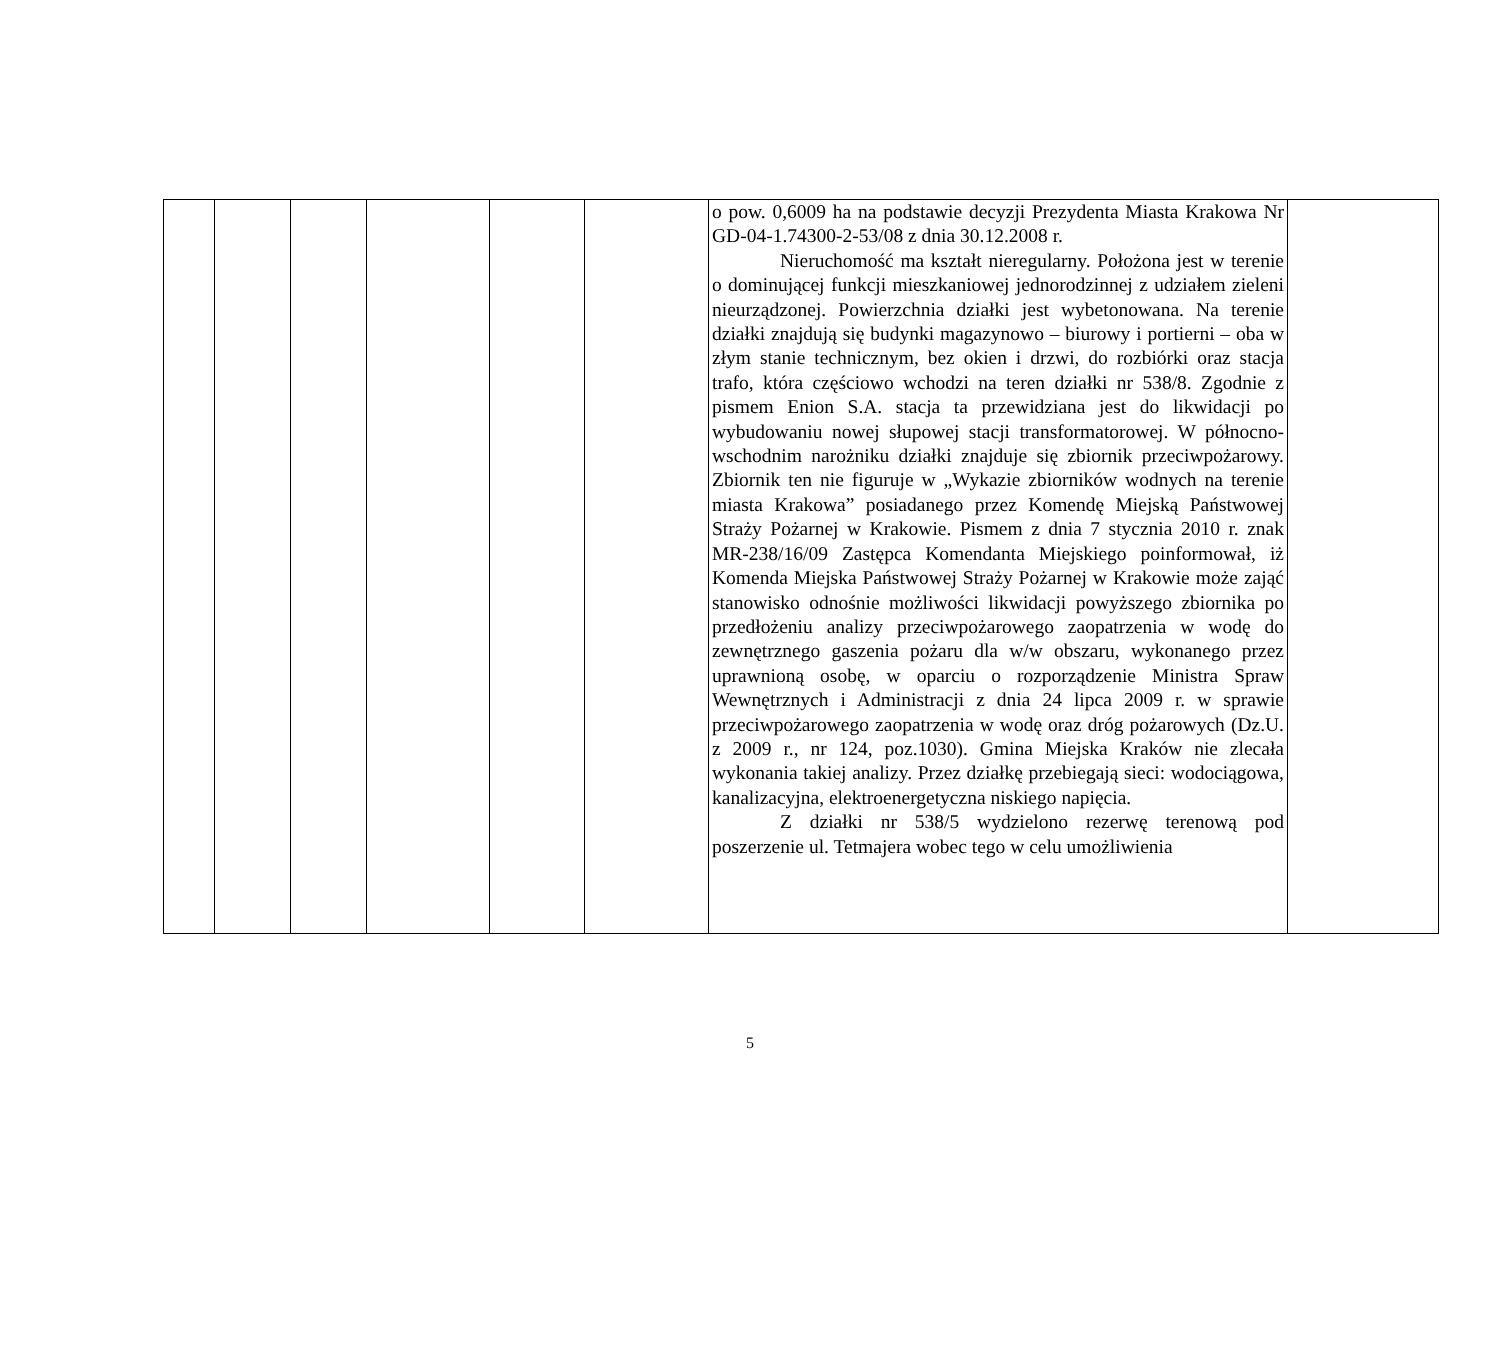| | | | | | | o pow. 0,6009 ha na podstawie decyzji Prezydenta Miasta Krakowa Nr GD-04-1.74300-2-53/08 z dnia 30.12.2008 r. Nieruchomość ma kształt nieregularny. Położona jest w terenie o dominującej funkcji mieszkaniowej jednorodzinnej z udziałem zieleni nieurządzonej. Powierzchnia działki jest wybetonowana. Na terenie działki znajdują się budynki magazynowo – biurowy i portierni – oba w złym stanie technicznym, bez okien i drzwi, do rozbiórki oraz stacja trafo, która częściowo wchodzi na teren działki nr 538/8. Zgodnie z pismem Enion S.A. stacja ta przewidziana jest do likwidacji po wybudowaniu nowej słupowej stacji transformatorowej. W północno- wschodnim narożniku działki znajduje się zbiornik przeciwpożarowy. Zbiornik ten nie figuruje w „Wykazie zbiorników wodnych na terenie miasta Krakowa” posiadanego przez Komendę Miejską Państwowej Straży Pożarnej w Krakowie. Pismem z dnia 7 stycznia 2010 r. znak MR-238/16/09 Zastępca Komendanta Miejskiego poinformował, iż Komenda Miejska Państwowej Straży Pożarnej w Krakowie może zająć stanowisko odnośnie możliwości likwidacji powyższego zbiornika po przedłożeniu analizy przeciwpożarowego zaopatrzenia w wodę do zewnętrznego gaszenia pożaru dla w/w obszaru, wykonanego przez uprawnioną osobę, w oparciu o rozporządzenie Ministra Spraw Wewnętrznych i Administracji z dnia 24 lipca 2009 r. w sprawie przeciwpożarowego zaopatrzenia w wodę oraz dróg pożarowych (Dz.U. z 2009 r., nr 124, poz.1030). Gmina Miejska Kraków nie zlecała wykonania takiej analizy. Przez działkę przebiegają sieci: wodociągowa, kanalizacyjna, elektroenergetyczna niskiego napięcia. Z działki nr 538/5 wydzielono rezerwę terenową pod poszerzenie ul. Tetmajera wobec tego w celu umożliwienia | |
5